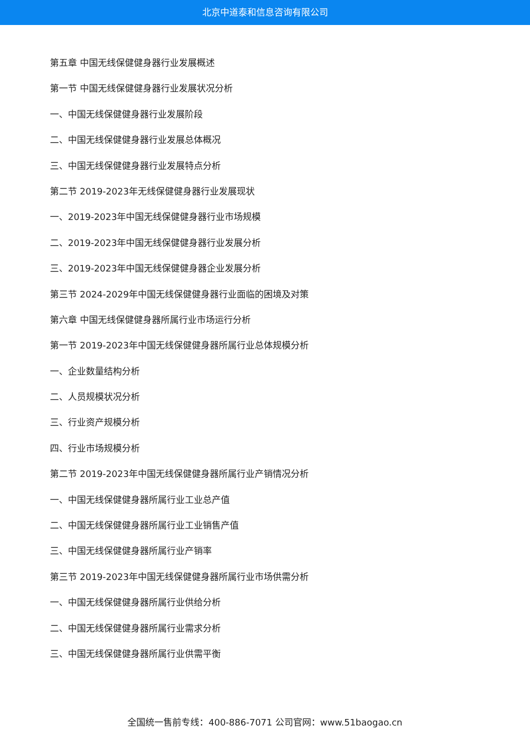北京中道泰和信息咨询有限公司
第五章 中国无线保健健身器行业发展概述
第一节 中国无线保健健身器行业发展状况分析
一、中国无线保健健身器行业发展阶段
二、中国无线保健健身器行业发展总体概况
三、中国无线保健健身器行业发展特点分析
第二节 2019-2023年无线保健健身器行业发展现状
一、2019-2023年中国无线保健健身器行业市场规模
二、2019-2023年中国无线保健健身器行业发展分析
三、2019-2023年中国无线保健健身器企业发展分析
第三节 2024-2029年中国无线保健健身器行业面临的困境及对策
第六章 中国无线保健健身器所属行业市场运行分析
第一节 2019-2023年中国无线保健健身器所属行业总体规模分析
一、企业数量结构分析
二、人员规模状况分析
三、行业资产规模分析
四、行业市场规模分析
第二节 2019-2023年中国无线保健健身器所属行业产销情况分析
一、中国无线保健健身器所属行业工业总产值
二、中国无线保健健身器所属行业工业销售产值
三、中国无线保健健身器所属行业产销率
第三节 2019-2023年中国无线保健健身器所属行业市场供需分析
一、中国无线保健健身器所属行业供给分析
二、中国无线保健健身器所属行业需求分析
三、中国无线保健健身器所属行业供需平衡
全国统一售前专线：400-886-7071 公司官网：www.51baogao.cn